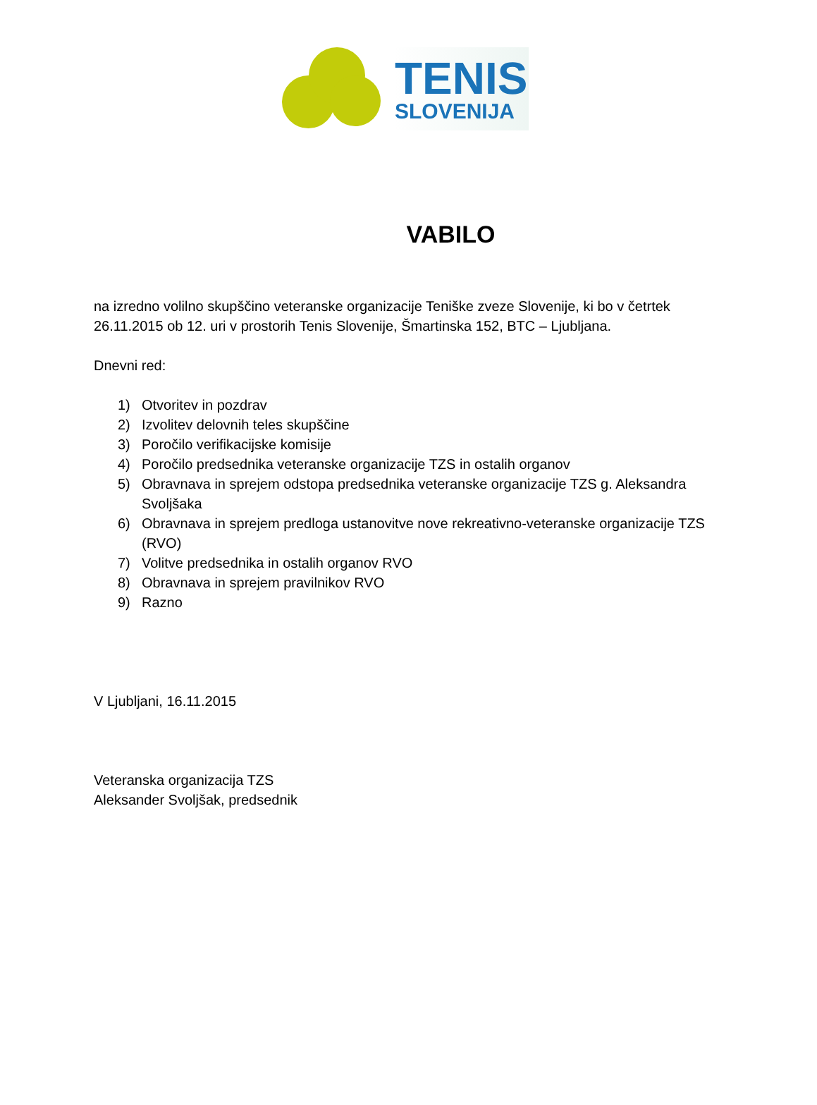TENIS
SLOVENIJA
VABILO
na izredno volilno skupščino veteranske organizacije Teniške zveze Slovenije, ki bo v četrtek 26.11.2015 ob 12. uri v prostorih Tenis Slovenije, Šmartinska 152, BTC – Ljubljana.
Dnevni red:
1) Otvoritev in pozdrav
2) Izvolitev delovnih teles skupščine
3) Poročilo verifikacijske komisije
4) Poročilo predsednika veteranske organizacije TZS in ostalih organov
5) Obravnava in sprejem odstopa predsednika veteranske organizacije TZS g. Aleksandra Svoljšaka
6) Obravnava in sprejem predloga ustanovitve nove rekreativno-veteranske organizacije TZS (RVO)
7) Volitve predsednika in ostalih organov RVO
8) Obravnava in sprejem pravilnikov RVO
9) Razno
V Ljubljani, 16.11.2015
Veteranska organizacija TZS
Aleksander Svoljšak, predsednik